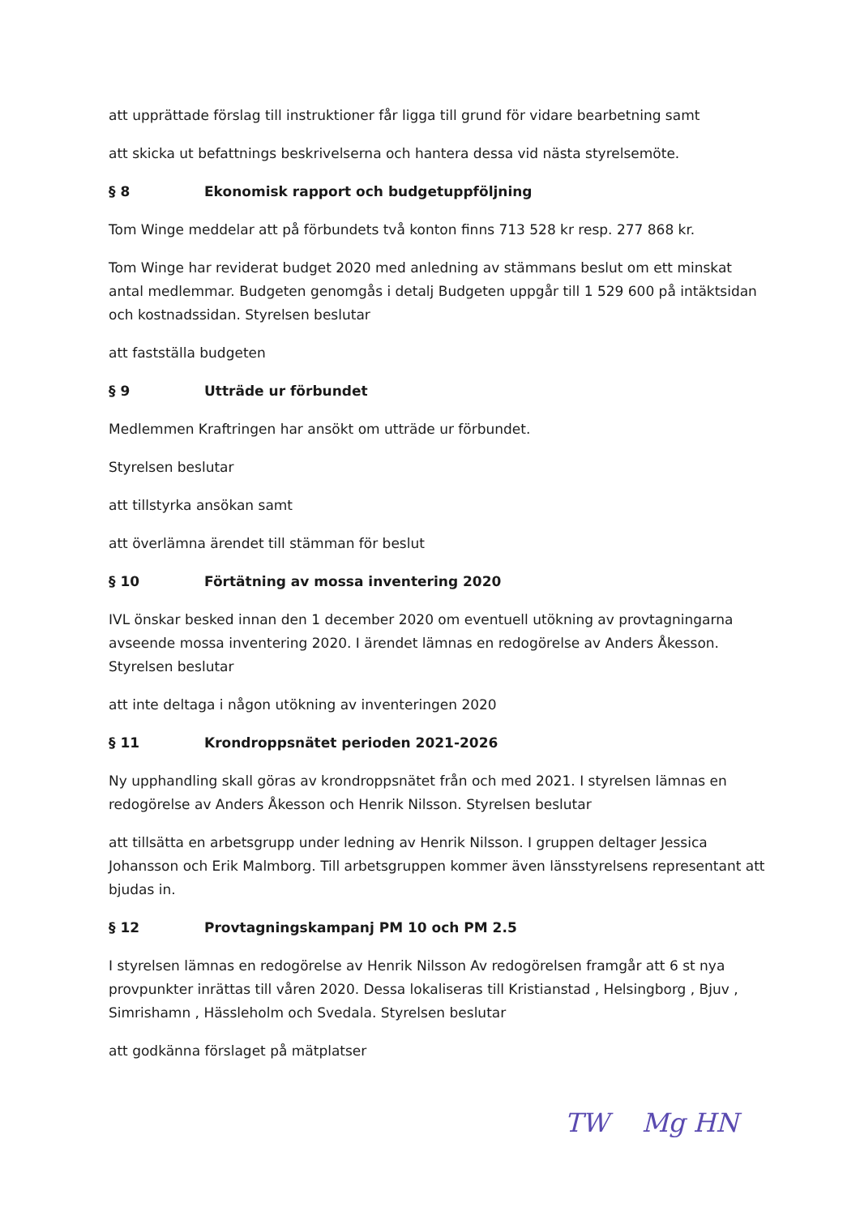att upprättade förslag till instruktioner får ligga till grund för vidare bearbetning samt
att skicka ut befattnings beskrivelserna och hantera dessa vid nästa styrelsemöte.
§ 8 Ekonomisk rapport och budgetuppföljning
Tom Winge meddelar att på förbundets två konton finns 713 528 kr resp. 277 868 kr.
Tom Winge har reviderat budget 2020 med anledning av stämmans beslut om ett minskat antal medlemmar. Budgeten genomgås i detalj Budgeten uppgår till 1 529 600 på intäktsidan och kostnadssidan. Styrelsen beslutar
att fastställa budgeten
§ 9 Utträde ur förbundet
Medlemmen Kraftringen har ansökt om utträde ur förbundet.
Styrelsen beslutar
att tillstyrka ansökan samt
att överlämna ärendet till stämman för beslut
§ 10 Förtätning av mossa inventering 2020
IVL önskar besked innan den 1 december 2020 om eventuell utökning av provtagningarna avseende mossa inventering 2020. I ärendet lämnas en redogörelse av Anders Åkesson. Styrelsen beslutar
att inte deltaga i någon utökning av inventeringen 2020
§ 11 Krondroppsnätet perioden 2021-2026
Ny upphandling skall göras av krondroppsnätet från och med 2021. I styrelsen lämnas en redogörelse av Anders Åkesson och Henrik Nilsson. Styrelsen beslutar
att tillsätta en arbetsgrupp under ledning av Henrik Nilsson. I gruppen deltager Jessica Johansson och Erik Malmborg. Till arbetsgruppen kommer även länsstyrelsens representant att bjudas in.
§ 12 Provtagningskampanj PM 10 och PM 2.5
I styrelsen lämnas en redogörelse av Henrik Nilsson Av redogörelsen framgår att 6 st nya provpunkter inrättas till våren 2020. Dessa lokaliseras till Kristianstad , Helsingborg , Bjuv , Simrishamn , Hässleholm och Svedala. Styrelsen beslutar
att godkänna förslaget på mätplatser
TW Mg HN